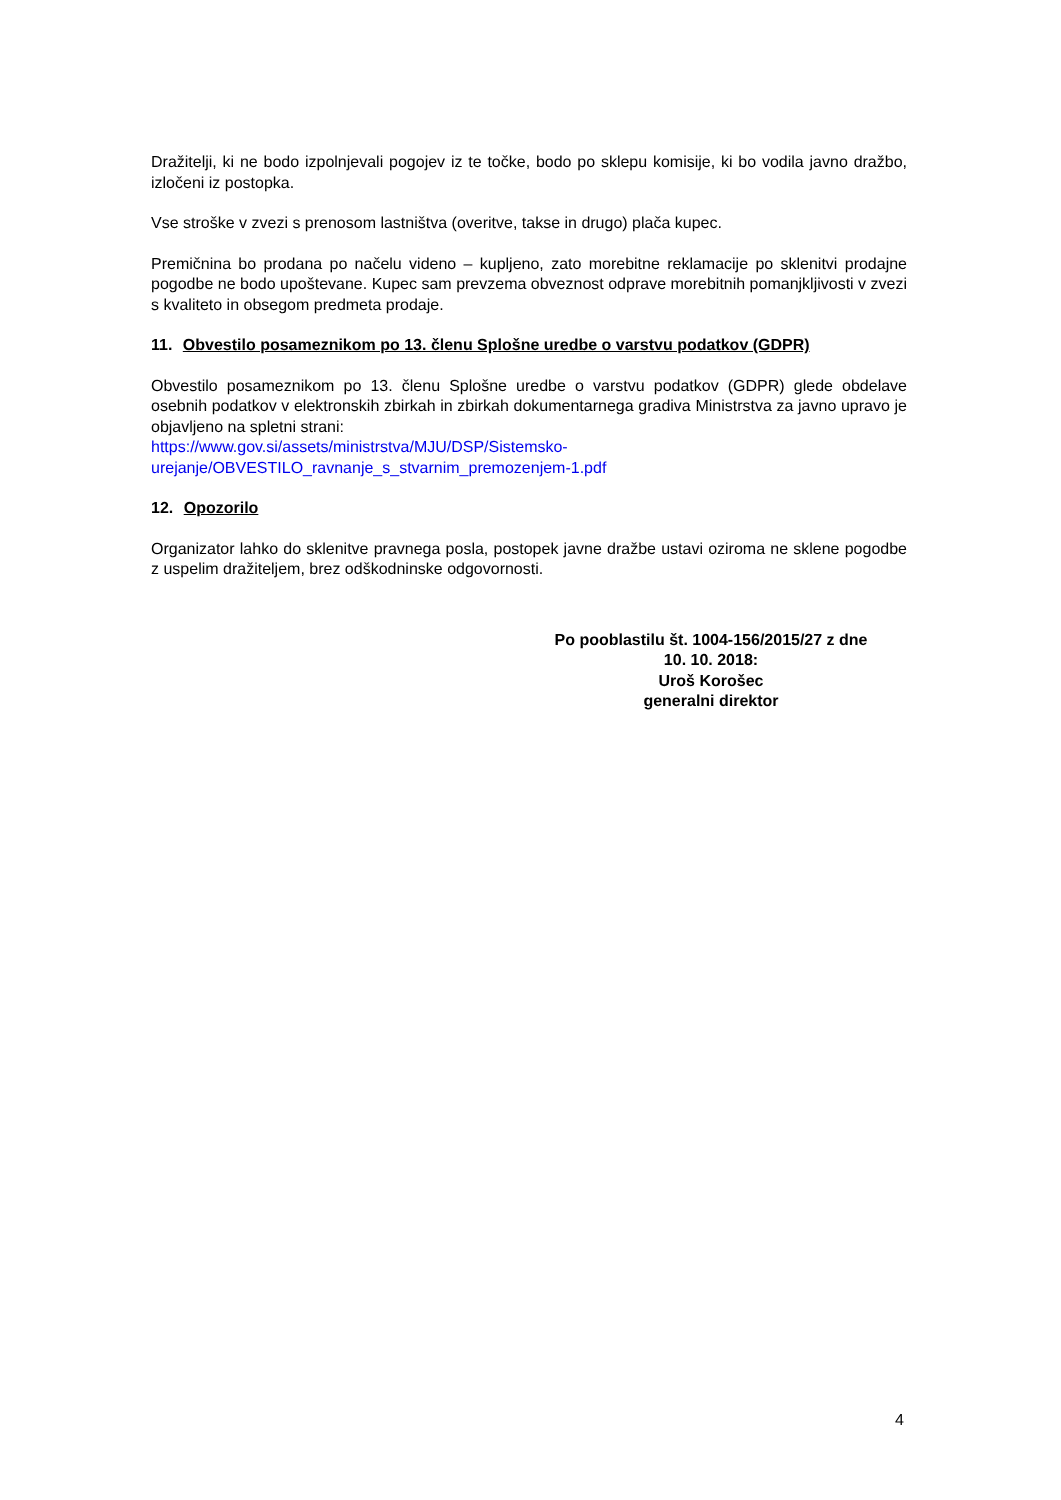Dražitelji, ki ne bodo izpolnjevali pogojev iz te točke, bodo po sklepu komisije, ki bo vodila javno dražbo, izločeni iz postopka.
Vse stroške v zvezi s prenosom lastništva (overitve, takse in drugo) plača kupec.
Premičnina bo prodana po načelu videno – kupljeno, zato morebitne reklamacije po sklenitvi prodajne pogodbe ne bodo upoštevane. Kupec sam prevzema obveznost odprave morebitnih pomanjkljivosti v zvezi s kvaliteto in obsegom predmeta prodaje.
11. Obvestilo posameznikom po 13. členu Splošne uredbe o varstvu podatkov (GDPR)
Obvestilo posameznikom po 13. členu Splošne uredbe o varstvu podatkov (GDPR) glede obdelave osebnih podatkov v elektronskih zbirkah in zbirkah dokumentarnega gradiva Ministrstva za javno upravo je objavljeno na spletni strani:
https://www.gov.si/assets/ministrstva/MJU/DSP/Sistemsko-
urejanje/OBVESTILO_ravnanje_s_stvarnim_premozenjem-1.pdf
12. Opozorilo
Organizator lahko do sklenitve pravnega posla, postopek javne dražbe ustavi oziroma ne sklene pogodbe z uspelim dražiteljem, brez odškodninske odgovornosti.
Po pooblastilu št. 1004-156/2015/27 z dne
10. 10. 2018:
Uroš Korošec
generalni direktor
4